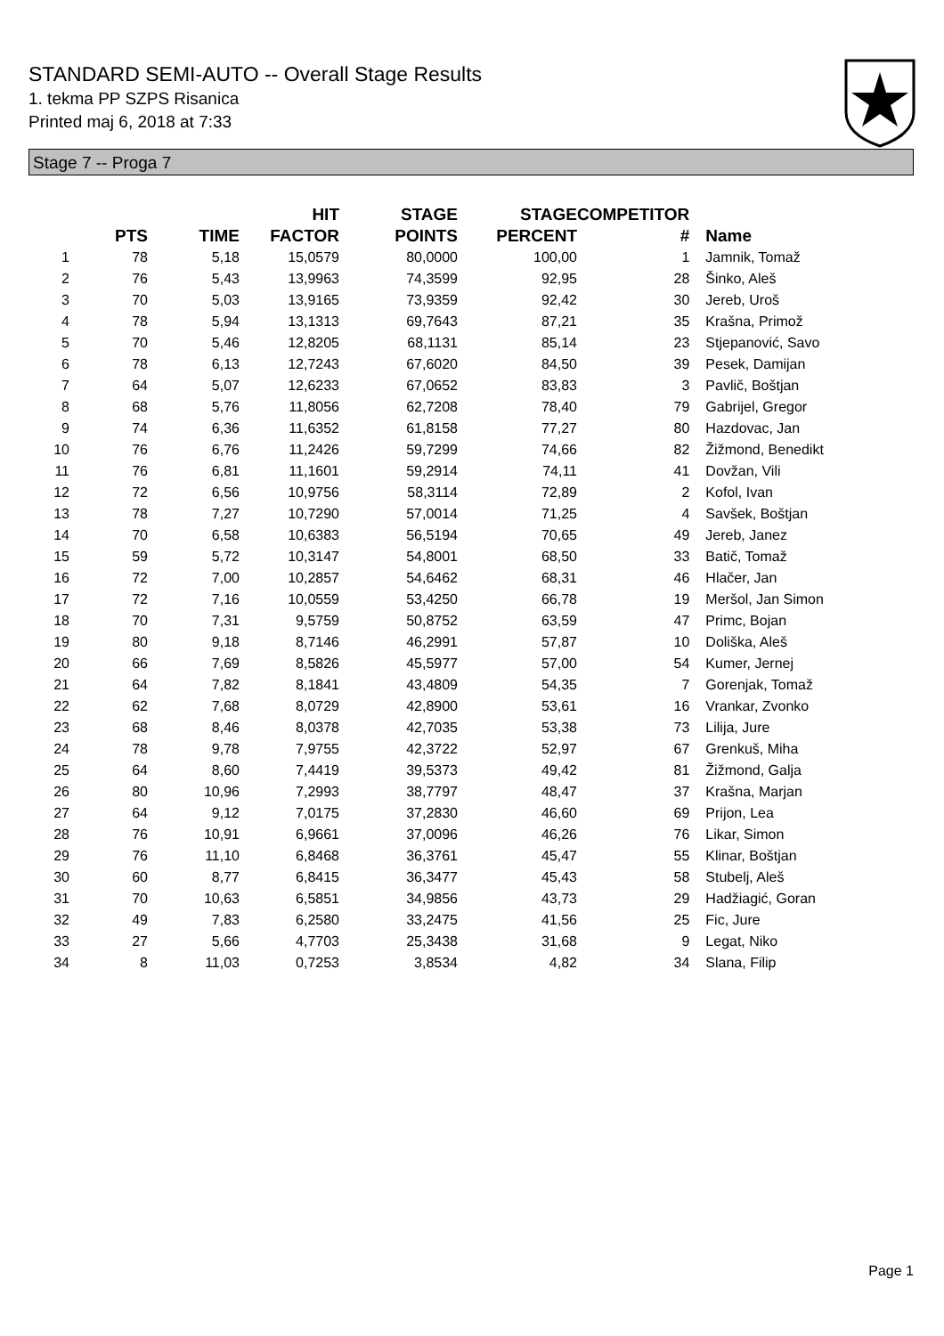STANDARD SEMI-AUTO -- Overall Stage Results
1. tekma PP SZPS Risanica
Printed maj 6, 2018 at 7:33
Stage 7 -- Proga 7
| | PTS | TIME | HIT FACTOR | STAGE POINTS | STAGE PERCENT | COMPETITOR # | Name |
| --- | --- | --- | --- | --- | --- | --- | --- |
| 1 | 78 | 5,18 | 15,0579 | 80,0000 | 100,00 | 1 | Jamnik, Tomaž |
| 2 | 76 | 5,43 | 13,9963 | 74,3599 | 92,95 | 28 | Šinko, Aleš |
| 3 | 70 | 5,03 | 13,9165 | 73,9359 | 92,42 | 30 | Jereb, Uroš |
| 4 | 78 | 5,94 | 13,1313 | 69,7643 | 87,21 | 35 | Krašna, Primož |
| 5 | 70 | 5,46 | 12,8205 | 68,1131 | 85,14 | 23 | Stjepanović, Savo |
| 6 | 78 | 6,13 | 12,7243 | 67,6020 | 84,50 | 39 | Pesek, Damijan |
| 7 | 64 | 5,07 | 12,6233 | 67,0652 | 83,83 | 3 | Pavlič, Boštjan |
| 8 | 68 | 5,76 | 11,8056 | 62,7208 | 78,40 | 79 | Gabrijel, Gregor |
| 9 | 74 | 6,36 | 11,6352 | 61,8158 | 77,27 | 80 | Hazdovac, Jan |
| 10 | 76 | 6,76 | 11,2426 | 59,7299 | 74,66 | 82 | Žižmond, Benedikt |
| 11 | 76 | 6,81 | 11,1601 | 59,2914 | 74,11 | 41 | Dovžan, Vili |
| 12 | 72 | 6,56 | 10,9756 | 58,3114 | 72,89 | 2 | Kofol, Ivan |
| 13 | 78 | 7,27 | 10,7290 | 57,0014 | 71,25 | 4 | Savšek, Boštjan |
| 14 | 70 | 6,58 | 10,6383 | 56,5194 | 70,65 | 49 | Jereb, Janez |
| 15 | 59 | 5,72 | 10,3147 | 54,8001 | 68,50 | 33 | Batič, Tomaž |
| 16 | 72 | 7,00 | 10,2857 | 54,6462 | 68,31 | 46 | Hlačer, Jan |
| 17 | 72 | 7,16 | 10,0559 | 53,4250 | 66,78 | 19 | Meršol, Jan Simon |
| 18 | 70 | 7,31 | 9,5759 | 50,8752 | 63,59 | 47 | Primc, Bojan |
| 19 | 80 | 9,18 | 8,7146 | 46,2991 | 57,87 | 10 | Doliška, Aleš |
| 20 | 66 | 7,69 | 8,5826 | 45,5977 | 57,00 | 54 | Kumer, Jernej |
| 21 | 64 | 7,82 | 8,1841 | 43,4809 | 54,35 | 7 | Gorenjak, Tomaž |
| 22 | 62 | 7,68 | 8,0729 | 42,8900 | 53,61 | 16 | Vrankar, Zvonko |
| 23 | 68 | 8,46 | 8,0378 | 42,7035 | 53,38 | 73 | Lilija, Jure |
| 24 | 78 | 9,78 | 7,9755 | 42,3722 | 52,97 | 67 | Grenkuš, Miha |
| 25 | 64 | 8,60 | 7,4419 | 39,5373 | 49,42 | 81 | Žižmond, Galja |
| 26 | 80 | 10,96 | 7,2993 | 38,7797 | 48,47 | 37 | Krašna, Marjan |
| 27 | 64 | 9,12 | 7,0175 | 37,2830 | 46,60 | 69 | Prijon, Lea |
| 28 | 76 | 10,91 | 6,9661 | 37,0096 | 46,26 | 76 | Likar, Simon |
| 29 | 76 | 11,10 | 6,8468 | 36,3761 | 45,47 | 55 | Klinar, Boštjan |
| 30 | 60 | 8,77 | 6,8415 | 36,3477 | 45,43 | 58 | Stubelj, Aleš |
| 31 | 70 | 10,63 | 6,5851 | 34,9856 | 43,73 | 29 | Hadžiagić, Goran |
| 32 | 49 | 7,83 | 6,2580 | 33,2475 | 41,56 | 25 | Fic, Jure |
| 33 | 27 | 5,66 | 4,7703 | 25,3438 | 31,68 | 9 | Legat, Niko |
| 34 | 8 | 11,03 | 0,7253 | 3,8534 | 4,82 | 34 | Slana, Filip |
Page 1